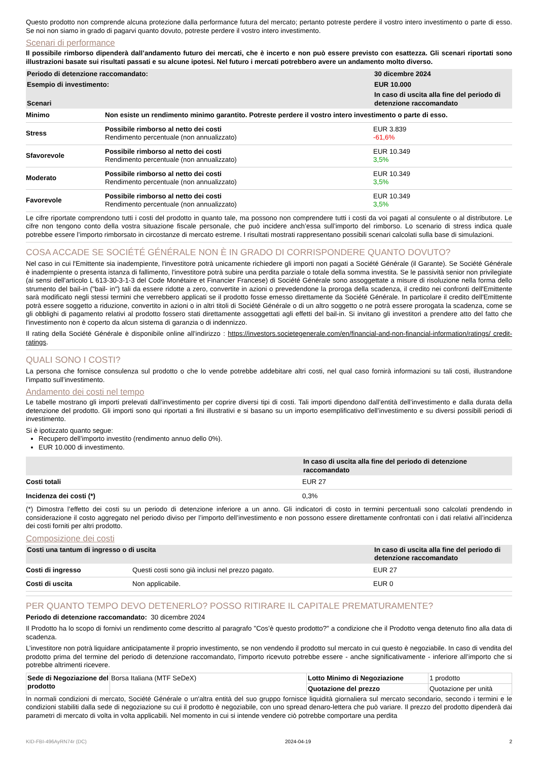Questo prodotto non comprende alcuna protezione dalla performance futura del mercato; pertanto potreste perdere il vostro intero investimento o parte di esso. Se noi non siamo in grado di pagarvi quanto dovuto, potreste perdere il vostro intero investimento.
Scenari di performance
Il possibile rimborso dipenderà dall’andamento futuro dei mercati, che è incerto e non può essere previsto con esattezza. Gli scenari riportati sono illustrazioni basate sui risultati passati e su alcune ipotesi. Nel futuro i mercati potrebbero avere un andamento molto diverso.
| Periodo di detenzione raccomandato: | | 30 dicembre 2024 |
| --- | --- | --- |
| Esempio di investimento: | | EUR 10.000 |
| Scenari | | In caso di uscita alla fine del periodo di detenzione raccomandato |
| Minimo | Non esiste un rendimento minimo garantito. Potreste perdere il vostro intero investimento o parte di esso. | |
| Stress | Possibile rimborso al netto dei costi Rendimento percentuale (non annualizzato) | EUR 3.839 -61,6% |
| Sfavorevole | Possibile rimborso al netto dei costi Rendimento percentuale (non annualizzato) | EUR 10.349 3,5% |
| Moderato | Possibile rimborso al netto dei costi Rendimento percentuale (non annualizzato) | EUR 10.349 3,5% |
| Favorevole | Possibile rimborso al netto dei costi Rendimento percentuale (non annualizzato) | EUR 10.349 3,5% |
Le cifre riportate comprendono tutti i costi del prodotto in quanto tale, ma possono non comprendere tutti i costi da voi pagati al consulente o al distributore. Le cifre non tengono conto della vostra situazione fiscale personale, che può incidere anch’essa sull’importo del rimborso. Lo scenario di stress indica quale potrebbe essere l’importo rimborsato in circostanze di mercato estreme. I risultati mostrati rappresentano possibili scenari calcolati sulla base di simulazioni.
COSA ACCADE SE SOCIÉTÉ GÉNÉRALE NON È IN GRADO DI CORRISPONDERE QUANTO DOVUTO?
Nel caso in cui l'Emittente sia inadempiente, l'investitore potrà unicamente richiedere gli importi non pagati a Société Générale (il Garante). Se Société Générale è inadempiente o presenta istanza di fallimento, l'investitore potrà subire una perdita parziale o totale della somma investita. Se le passività senior non privilegiate (ai sensi dell'articolo L 613-30-3-1-3 del Code Monétaire et Financier Francese) di Société Générale sono assoggettate a misure di risoluzione nella forma dello strumento del bail-in ("bail- in") tali da essere ridotte a zero, convertite in azioni o prevedendone la proroga della scadenza, il credito nei confronti dell'Emittente sarà modificato negli stessi termini che verrebbero applicati se il prodotto fosse emesso direttamente da Société Générale. In particolare il credito dell'Emittente potrà essere soggetto a riduzione, convertito in azioni o in altri titoli di Société Générale o di un altro soggetto o ne potrà essere prorogata la scadenza, come se gli obblighi di pagamento relativi al prodotto fossero stati direttamente assoggettati agli effetti del bail-in. Si invitano gli investitori a prendere atto del fatto che l'investimento non è coperto da alcun sistema di garanzia o di indennizzo.
Il rating della Société Générale è disponibile online all’indirizzo : https://investors.societegenerale.com/en/financial-and-non-financial-information/ratings/ credit-ratings.
QUALI SONO I COSTI?
La persona che fornisce consulenza sul prodotto o che lo vende potrebbe addebitare altri costi, nel qual caso fornirà informazioni su tali costi, illustrandone l’impatto sull’investimento.
Andamento dei costi nel tempo
Le tabelle mostrano gli importi prelevati dall’investimento per coprire diversi tipi di costi. Tali importi dipendono dall’entità dell’investimento e dalla durata della detenzione del prodotto. Gli importi sono qui riportati a fini illustrativi e si basano su un importo esemplificativo dell’investimento e su diversi possibili periodi di investimento.
Si è ipotizzato quanto segue:
Recupero dell’importo investito (rendimento annuo dello 0%).
EUR 10.000 di investimento.
| | In caso di uscita alla fine del periodo di detenzione raccomandato |
| --- | --- |
| Costi totali | EUR 27 |
| Incidenza dei costi (*) | 0,3% |
(*) Dimostra l’effetto dei costi su un periodo di detenzione inferiore a un anno. Gli indicatori di costo in termini percentuali sono calcolati prendendo in considerazione il costo aggregato nel periodo diviso per l’importo dell’investimento e non possono essere direttamente confrontati con i dati relativi all’incidenza dei costi forniti per altri prodotto.
Composizione dei costi
| Costi una tantum di ingresso o di uscita | | In caso di uscita alla fine del periodo di detenzione raccomandato |
| --- | --- | --- |
| Costi di ingresso | Questi costi sono già inclusi nel prezzo pagato. | EUR 27 |
| Costi di uscita | Non applicabile. | EUR 0 |
PER QUANTO TEMPO DEVO DETENERLO? POSSO RITIRARE IL CAPITALE PREMATURAMENTE?
Periodo di detenzione raccomandato: 30 dicembre 2024
Il Prodotto ha lo scopo di fornivi un rendimento come descritto al paragrafo "Cos’è questo prodotto?" a condizione che il Prodotto venga detenuto fino alla data di scadenza.
L’investitore non potrà liquidare anticipatamente il proprio investimento, se non vendendo il prodotto sul mercato in cui questo è negoziabile. In caso di vendita del prodotto prima del termine del periodo di detenzione raccomandato, l’importo ricevuto potrebbe essere - anche significativamente - inferiore all’importo che si potrebbe altrimenti ricevere.
| Sede di Negoziazione del prodotto | Borsa Italiana (MTF SeDeX) | Lotto Minimo di Negoziazione | 1 prodotto |
| | | Quotazione del prezzo | Quotazione per unità |
In normali condizioni di mercato, Société Générale o un'altra entità del suo gruppo fornisce liquidità giornaliera sul mercato secondario, secondo i termini e le condizioni stabiliti dalla sede di negoziazione su cui il prodotto è negoziabile, con uno spread denaro-lettera che può variare. Il prezzo del prodotto dipenderà dai parametri di mercato di volta in volta applicabili. Nel momento in cui si intende vendere ciò potrebbe comportare una perdita
KID-FBI-496AyRN74r (DC) 2024-04-19 2